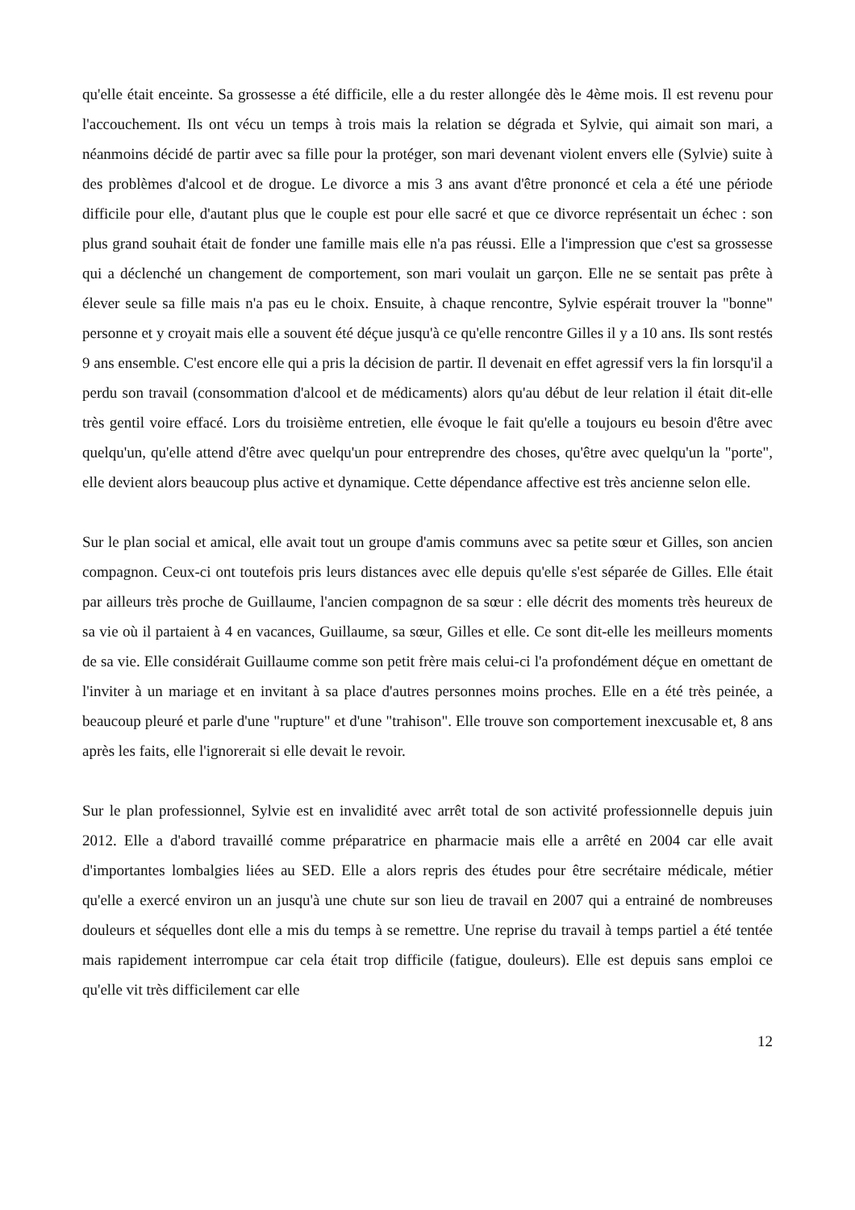qu'elle était enceinte. Sa grossesse a été difficile, elle a du rester allongée dès le 4ème mois. Il est revenu pour l'accouchement. Ils ont vécu un temps à trois mais la relation se dégrada et Sylvie, qui aimait son mari, a néanmoins décidé de partir avec sa fille pour la protéger, son mari devenant violent envers elle (Sylvie) suite à des problèmes d'alcool et de drogue. Le divorce a mis 3 ans avant d'être prononcé et cela a été une période difficile pour elle, d'autant plus que le couple est pour elle sacré et que ce divorce représentait un échec : son plus grand souhait était de fonder une famille mais elle n'a pas réussi. Elle a l'impression que c'est sa grossesse qui a déclenché un changement de comportement, son mari voulait un garçon. Elle ne se sentait pas prête à élever seule sa fille mais n'a pas eu le choix. Ensuite, à chaque rencontre, Sylvie espérait trouver la "bonne" personne et y croyait mais elle a souvent été déçue jusqu'à ce qu'elle rencontre Gilles il y a 10 ans. Ils sont restés 9 ans ensemble. C'est encore elle qui a pris la décision de partir. Il devenait en effet agressif vers la fin lorsqu'il a perdu son travail (consommation d'alcool et de médicaments) alors qu'au début de leur relation il était dit-elle très gentil voire effacé. Lors du troisième entretien, elle évoque le fait qu'elle a toujours eu besoin d'être avec quelqu'un, qu'elle attend d'être avec quelqu'un pour entreprendre des choses, qu'être avec quelqu'un la "porte", elle devient alors beaucoup plus active et dynamique. Cette dépendance affective est très ancienne selon elle.
Sur le plan social et amical, elle avait tout un groupe d'amis communs avec sa petite sœur et Gilles, son ancien compagnon. Ceux-ci ont toutefois pris leurs distances avec elle depuis qu'elle s'est séparée de Gilles. Elle était par ailleurs très proche de Guillaume, l'ancien compagnon de sa sœur : elle décrit des moments très heureux de sa vie où il partaient à 4 en vacances, Guillaume, sa sœur, Gilles et elle. Ce sont dit-elle les meilleurs moments de sa vie. Elle considérait Guillaume comme son petit frère mais celui-ci l'a profondément déçue en omettant de l'inviter à un mariage et en invitant à sa place d'autres personnes moins proches. Elle en a été très peinée, a beaucoup pleuré et parle d'une "rupture" et d'une "trahison". Elle trouve son comportement inexcusable et, 8 ans après les faits, elle l'ignorerait si elle devait le revoir.
Sur le plan professionnel, Sylvie est en invalidité avec arrêt total de son activité professionnelle depuis juin 2012. Elle a d'abord travaillé comme préparatrice en pharmacie mais elle a arrêté en 2004 car elle avait d'importantes lombalgies liées au SED. Elle a alors repris des études pour être secrétaire médicale, métier qu'elle a exercé environ un an jusqu'à une chute sur son lieu de travail en 2007 qui a entrainé de nombreuses douleurs et séquelles dont elle a mis du temps à se remettre. Une reprise du travail à temps partiel a été tentée mais rapidement interrompue car cela était trop difficile (fatigue, douleurs). Elle est depuis sans emploi ce qu'elle vit très difficilement car elle
12